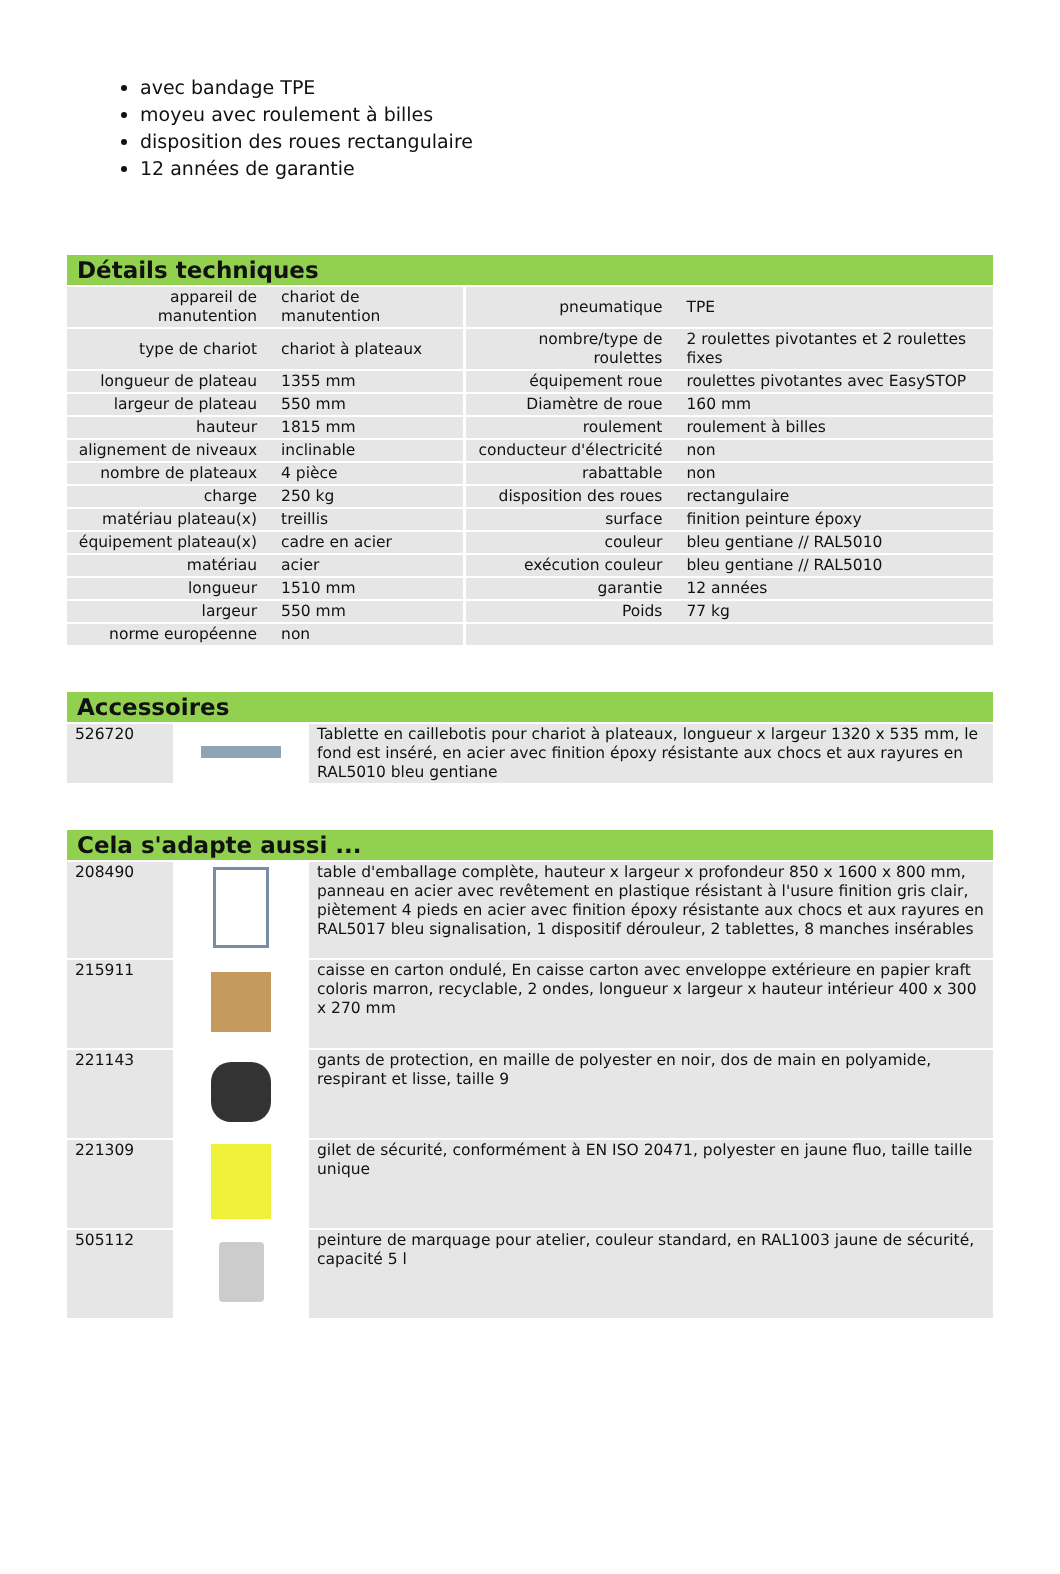avec bandage TPE
moyeu avec roulement à billes
disposition des roues rectangulaire
12 années de garantie
Détails techniques
| appareil de manutention | chariot de manutention | pneumatique | TPE |
| type de chariot | chariot à plateaux | nombre/type de roulettes | 2 roulettes pivotantes et 2 roulettes fixes |
| longueur de plateau | 1355 mm | équipement roue | roulettes pivotantes avec EasySTOP |
| largeur de plateau | 550 mm | Diamètre de roue | 160 mm |
| hauteur | 1815 mm | roulement | roulement à billes |
| alignement de niveaux | inclinable | conducteur d'électricité | non |
| nombre de plateaux | 4 pièce | rabattable | non |
| charge | 250 kg | disposition des roues | rectangulaire |
| matériau plateau(x) | treillis | surface | finition peinture époxy |
| équipement plateau(x) | cadre en acier | couleur | bleu gentiane // RAL5010 |
| matériau | acier | exécution couleur | bleu gentiane // RAL5010 |
| longueur | 1510 mm | garantie | 12 années |
| largeur | 550 mm | Poids | 77 kg |
| norme européenne | non | | |
Accessoires
| 526720 | | Tablette en caillebotis pour chariot à plateaux, longueur x largeur 1320 x 535 mm, le fond est inséré, en acier avec finition époxy résistante aux chocs et aux rayures en RAL5010 bleu gentiane |
Cela s'adapte aussi ...
| 208490 | | table d'emballage complète, hauteur x largeur x profondeur 850 x 1600 x 800 mm, panneau en acier avec revêtement en plastique résistant à l'usure finition gris clair, piètement 4 pieds en acier avec finition époxy résistante aux chocs et aux rayures en RAL5017 bleu signalisation, 1 dispositif dérouleur, 2 tablettes, 8 manches insérables |
| 215911 | | caisse en carton ondulé, En caisse carton avec enveloppe extérieure en papier kraft coloris marron, recyclable, 2 ondes, longueur x largeur x hauteur intérieur 400 x 300 x 270 mm |
| 221143 | | gants de protection, en maille de polyester en noir, dos de main en polyamide, respirant et lisse, taille 9 |
| 221309 | | gilet de sécurité, conformément à EN ISO 20471, polyester en jaune fluo, taille taille unique |
| 505112 | | peinture de marquage pour atelier, couleur standard, en RAL1003 jaune de sécurité, capacité 5 l |